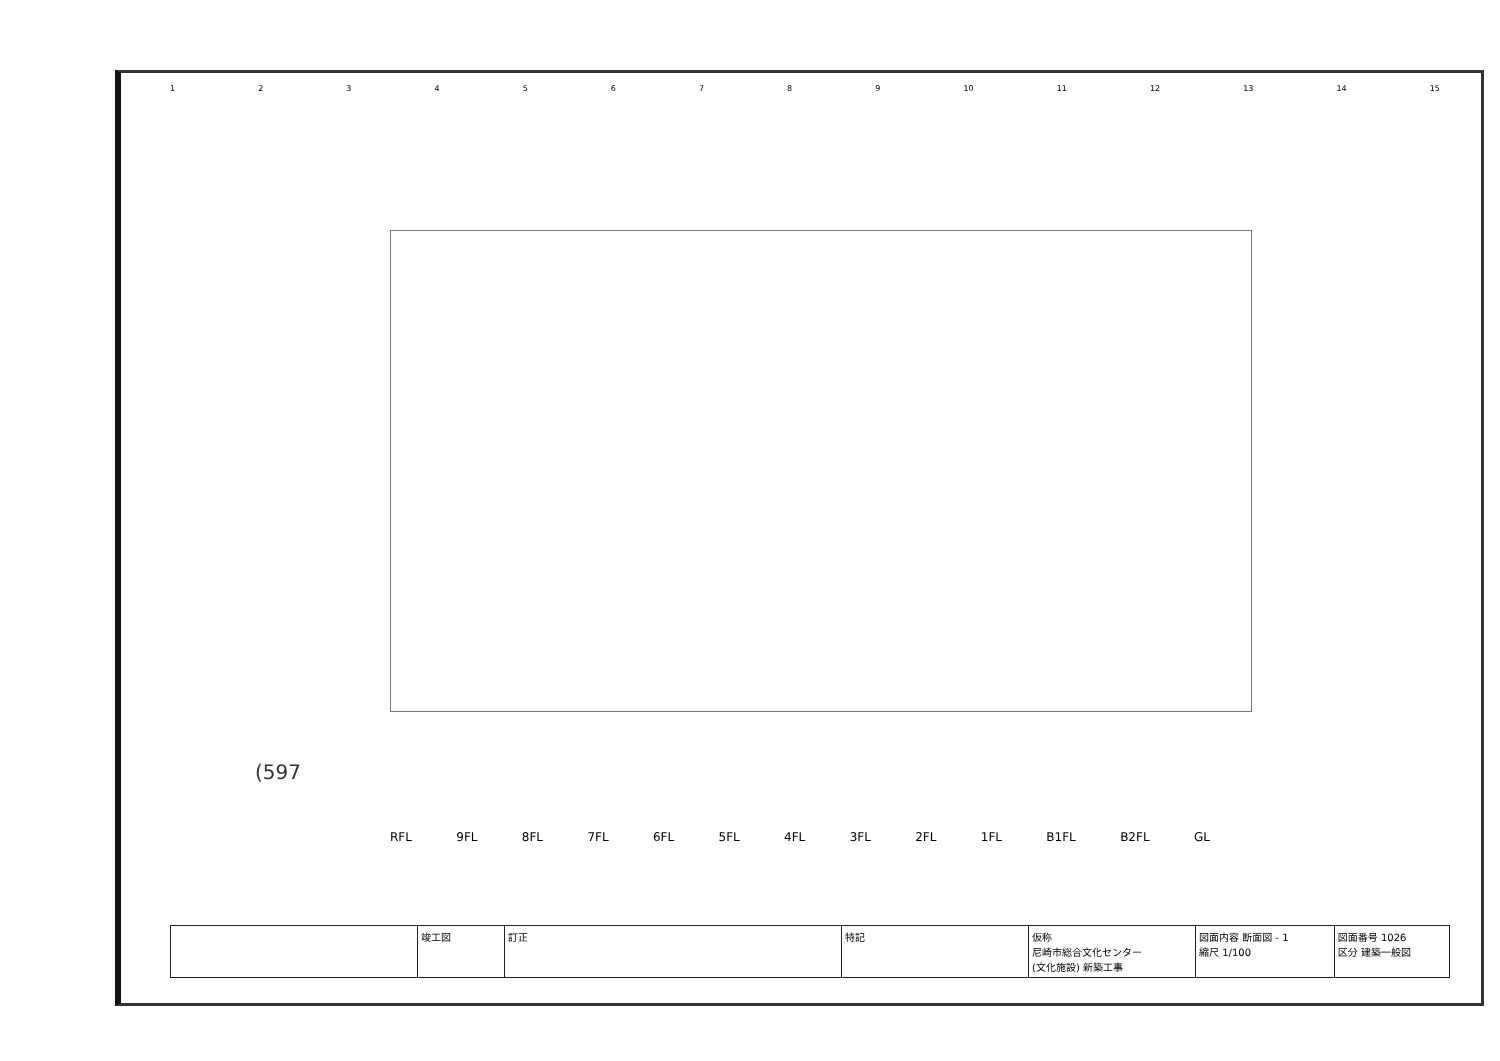123456789 10 11 12 13 14 15
(597
RFL 9FL 8FL 7FL 6FL 5FL 4FL 3FL 2FL 1FL B1FL B2FL GL
| | 竣工図 | 訂正 | 特記 | 仮称 尼崎市総合文化センター (文化施設) 新築工事 | 図面内容 断面図 - 1 縮尺 1/100 | 図面番号 1026 区分 建築一般図 |